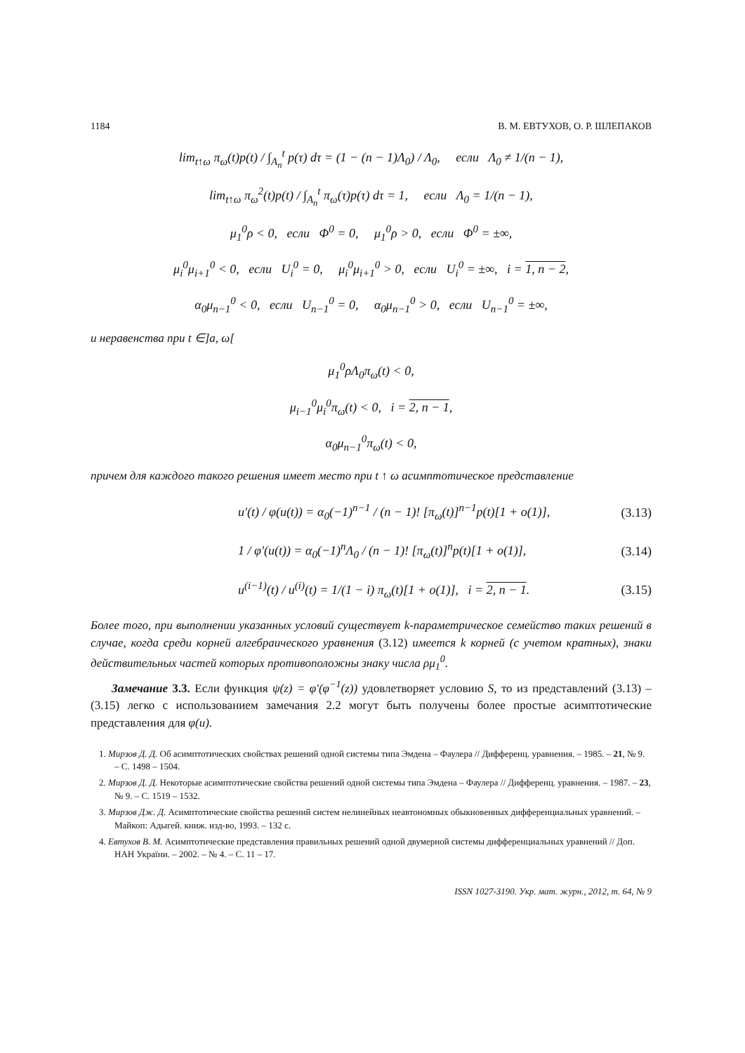1184 В. М. ЕВТУХОВ, О. Р. ШЛЕПАКОВ
lim<sub>t↑ω</sub> π<sub>ω</sub>(t)p(t) / ∫<sub>A<sub>n</sub></sub><sup>t</sup> p(τ) dτ = (1 − (n − 1)Λ<sub>0</sub>) / Λ<sub>0</sub>, если Λ<sub>0</sub> ≠ 1/(n − 1),
lim<sub>t↑ω</sub> π<sub>ω</sub><sup>2</sup>(t)p(t) / ∫<sub>A<sub>n</sub></sub><sup>t</sup> π<sub>ω</sub>(τ)p(τ) dτ = 1, если Λ<sub>0</sub> = 1/(n − 1),
μ<sub>1</sub><sup>0</sup>ρ < 0, если Φ<sup>0</sup> = 0, μ<sub>1</sub><sup>0</sup>ρ > 0, если Φ<sup>0</sup> = ±∞,
μ<sub>i</sub><sup>0</sup>μ<sub>i+1</sub><sup>0</sup> < 0, если U<sub>i</sub><sup>0</sup> = 0, μ<sub>i</sub><sup>0</sup>μ<sub>i+1</sub><sup>0</sup> > 0, если U<sub>i</sub><sup>0</sup> = ±∞, i = 1, n − 2,
α<sub>0</sub>μ<sub>n−1</sub><sup>0</sup> < 0, если U<sub>n−1</sub><sup>0</sup> = 0, α<sub>0</sub>μ<sub>n−1</sub><sup>0</sup> > 0, если U<sub>n−1</sub><sup>0</sup> = ±∞,
и неравенства при t ∈]a, ω[
μ<sub>1</sub><sup>0</sup>ρΛ<sub>0</sub>π<sub>ω</sub>(t) < 0,
μ<sub>i−1</sub><sup>0</sup>μ<sub>i</sub><sup>0</sup>π<sub>ω</sub>(t) < 0, i = 2, n − 1,
α<sub>0</sub>μ<sub>n−1</sub><sup>0</sup>π<sub>ω</sub>(t) < 0,
причем для каждого такого решения имеет место при t ↑ ω асимптотическое представление
u′(t) / φ(u(t)) = α<sub>0</sub>(−1)<sup>n−1</sup> / (n − 1)! [π<sub>ω</sub>(t)]<sup>n−1</sup>p(t)[1 + o(1)], (3.13)
1 / φ′(u(t)) = α<sub>0</sub>(−1)<sup>n</sup>Λ<sub>0</sub> / (n − 1)! [π<sub>ω</sub>(t)]<sup>n</sup>p(t)[1 + o(1)], (3.14)
u<sup>(i−1)</sup>(t) / u<sup>(i)</sup>(t) = 1/(1 − i) π<sub>ω</sub>(t)[1 + o(1)], i = 2, n − 1. (3.15)
Более того, при выполнении указанных условий существует k-параметрическое семейство таких решений в случае, когда среди корней алгебраического уравнения (3.12) имеется k корней (с учетом кратных), знаки действительных частей которых противоположны знаку числа ρμ<sub>1</sub><sup>0</sup>.
Замечание 3.3. Если функция ψ(z) = φ′(φ<sup>−1</sup>(z)) удовлетворяет условию S, то из представлений (3.13) – (3.15) легко с использованием замечания 2.2 могут быть получены более простые асимптотические представления для φ(u).
1. Мирзов Д. Д. Об асимптотических свойствах решений одной системы типа Эмдена – Фаулера // Дифференц. уравнения. – 1985. – 21, № 9. – С. 1498 – 1504.
2. Мирзов Д. Д. Некоторые асимптотические свойства решений одной системы типа Эмдена – Фаулера // Дифференц. уравнения. – 1987. – 23, № 9. – С. 1519 – 1532.
3. Мирзов Дж. Д. Асимптотические свойства решений систем нелинейных неавтономных обыкновенных дифференциальных уравнений. – Майкоп: Адыгей. книж. изд-во, 1993. – 132 с.
4. Евтухов В. М. Асимптотические представления правильных решений одной двумерной системы дифференциальных уравнений // Доп. НАН України. – 2002. – № 4. – С. 11 – 17.
ISSN 1027-3190. Укр. мат. журн., 2012, т. 64, № 9